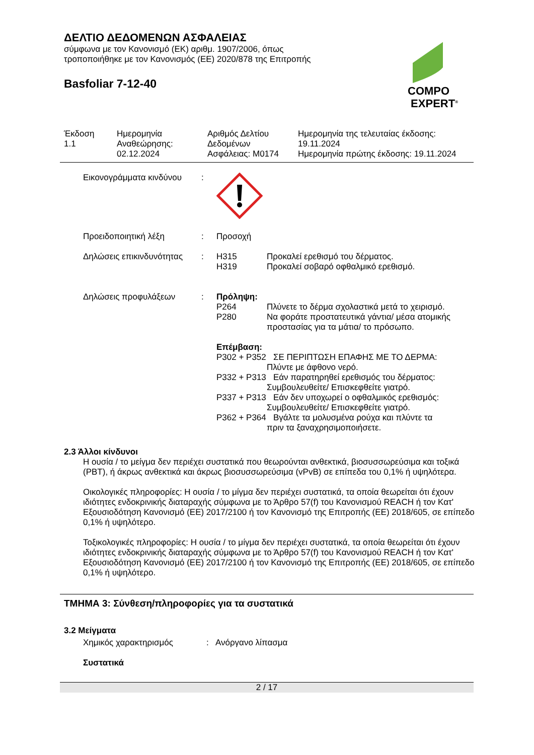ΔΕΛΤΙΟ ΔΕΔΟΜΕΝΩΝ ΑΣΦΑΛΕΙΑΣ
σύμφωνα με τον Κανονισμό (ΕΚ) αριθμ. 1907/2006, όπως
τροποποιήθηκε με τον Κανονισμός (ΕΕ) 2020/878 της Επιτροπής
Basfoliar 7-12-40
COMPO
EXPERT<sup>®</sup>
| Έκδοση 1.1 | Ημερομηνία Αναθεώρησης: 02.12.2024 | Αριθμός Δελτίου Δεδομένων Ασφάλειας: M0174 | Ημερομηνία της τελευταίας έκδοσης: 19.11.2024 Ημερομηνία πρώτης έκδοσης: 19.11.2024 |
| Εικονογράμματα κινδύνου | : | | |
| Προειδοποιητική λέξη | : | Προσοχή | |
| Δηλώσεις επικινδυνότητας | : | H315 H319 | Προκαλεί ερεθισμό του δέρματος. Προκαλεί σοβαρό οφθαλμικό ερεθισμό. |
| Δηλώσεις προφυλάξεων | : | Πρόληψη: | |
| | | P264 P280 | Πλύνετε το δέρμα σχολαστικά μετά το χειρισμό. Να φοράτε προστατευτικά γάντια/ μέσα ατομικής προστασίας για τα μάτια/ το πρόσωπο. |
| | | Επέμβαση: P302 + P352 ΣΕ ΠΕΡΙΠΤΩΣΗ ΕΠΑΦΗΣ ΜΕ ΤΟ ΔΕΡΜΑ: Πλύντε με άφθονο νερό. P332 + P313 Εάν παρατηρηθεί ερεθισμός του δέρματος: Συμβουλευθείτε/ Επισκεφθείτε γιατρό. P337 + P313 Εάν δεν υποχωρεί ο οφθαλμικός ερεθισμός: Συμβουλευθείτε/ Επισκεφθείτε γιατρό. P362 + P364 Βγάλτε τα μολυσμένα ρούχα και πλύντε τα πριν τα ξαναχρησιμοποιήσετε. | |
2.3 Άλλοι κίνδυνοι
Η ουσία / το μείγμα δεν περιέχει συστατικά που θεωρούνται ανθεκτικά, βιοσυσσωρεύσιμα και τοξικά (PBT), ή άκρως ανθεκτικά και άκρως βιοσυσσωρεύσιμα (vPvB) σε επίπεδα του 0,1% ή υψηλότερα.
Οικολογικές πληροφορίες: Η ουσία / το μίγμα δεν περιέχει συστατικά, τα οποία θεωρείται ότι έχουν ιδιότητες ενδοκρινικής διαταραχής σύμφωνα με το Άρθρο 57(f) του Κανονισμού REACH ή τον Κατ' Εξουσιοδότηση Κανονισμό (ΕΕ) 2017/2100 ή τον Κανονισμό της Επιτροπής (ΕΕ) 2018/605, σε επίπεδο 0,1% ή υψηλότερο.
Τοξικολογικές πληροφορίες: Η ουσία / το μίγμα δεν περιέχει συστατικά, τα οποία θεωρείται ότι έχουν ιδιότητες ενδοκρινικής διαταραχής σύμφωνα με το Άρθρο 57(f) του Κανονισμού REACH ή τον Κατ' Εξουσιοδότηση Κανονισμό (ΕΕ) 2017/2100 ή τον Κανονισμό της Επιτροπής (ΕΕ) 2018/605, σε επίπεδο 0,1% ή υψηλότερο.
ΤΜΗΜΑ 3: Σύνθεση/πληροφορίες για τα συστατικά
3.2 Μείγματα
Χημικός χαρακτηρισμός: Ανόργανο λίπασμα
Συστατικά
2 / 17